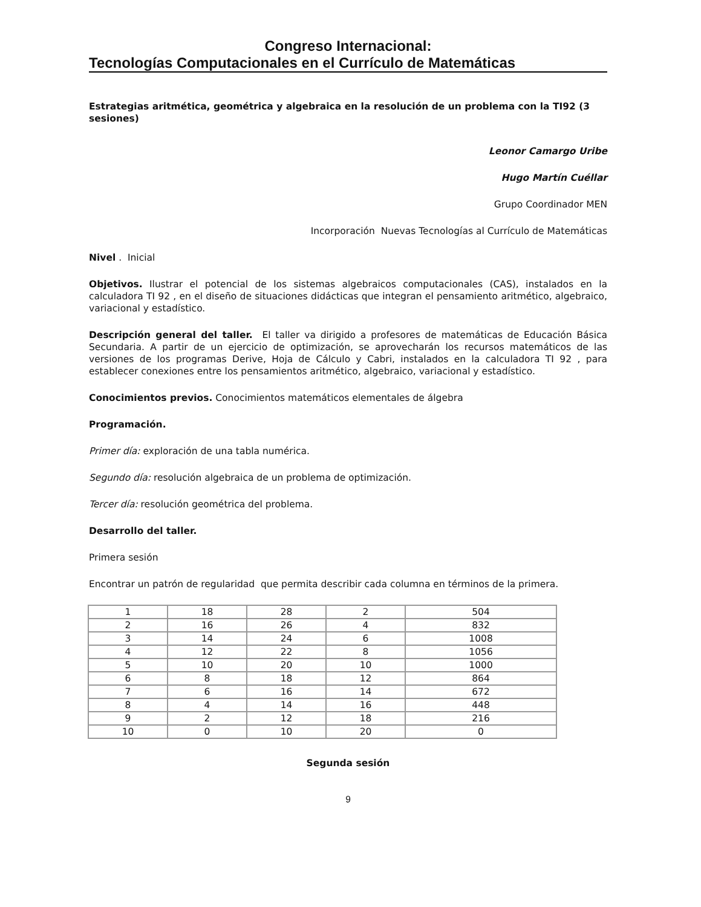Congreso Internacional:
Tecnologías Computacionales en el Currículo de Matemáticas
Estrategias aritmética, geométrica y algebraica en la resolución de un problema con la TI92 (3 sesiones)
Leonor Camargo Uribe
Hugo Martín Cuéllar
Grupo Coordinador MEN
Incorporación Nuevas Tecnologías al Currículo de Matemáticas
Nivel . Inicial
Objetivos. Ilustrar el potencial de los sistemas algebraicos computacionales (CAS), instalados en la calculadora TI 92 , en el diseño de situaciones didácticas que integran el pensamiento aritmético, algebraico, variacional y estadístico.
Descripción general del taller. El taller va dirigido a profesores de matemáticas de Educación Básica Secundaria. A partir de un ejercicio de optimización, se aprovecharán los recursos matemáticos de las versiones de los programas Derive, Hoja de Cálculo y Cabri, instalados en la calculadora TI 92 , para establecer conexiones entre los pensamientos aritmético, algebraico, variacional y estadístico.
Conocimientos previos. Conocimientos matemáticos elementales de álgebra
Programación.
Primer día: exploración de una tabla numérica.
Segundo día: resolución algebraica de un problema de optimización.
Tercer día: resolución geométrica del problema.
Desarrollo del taller.
Primera sesión
Encontrar un patrón de regularidad que permita describir cada columna en términos de la primera.
| 1 | 18 | 28 | 2 | 504 |
| 2 | 16 | 26 | 4 | 832 |
| 3 | 14 | 24 | 6 | 1008 |
| 4 | 12 | 22 | 8 | 1056 |
| 5 | 10 | 20 | 10 | 1000 |
| 6 | 8 | 18 | 12 | 864 |
| 7 | 6 | 16 | 14 | 672 |
| 8 | 4 | 14 | 16 | 448 |
| 9 | 2 | 12 | 18 | 216 |
| 10 | 0 | 10 | 20 | 0 |
Segunda sesión
9